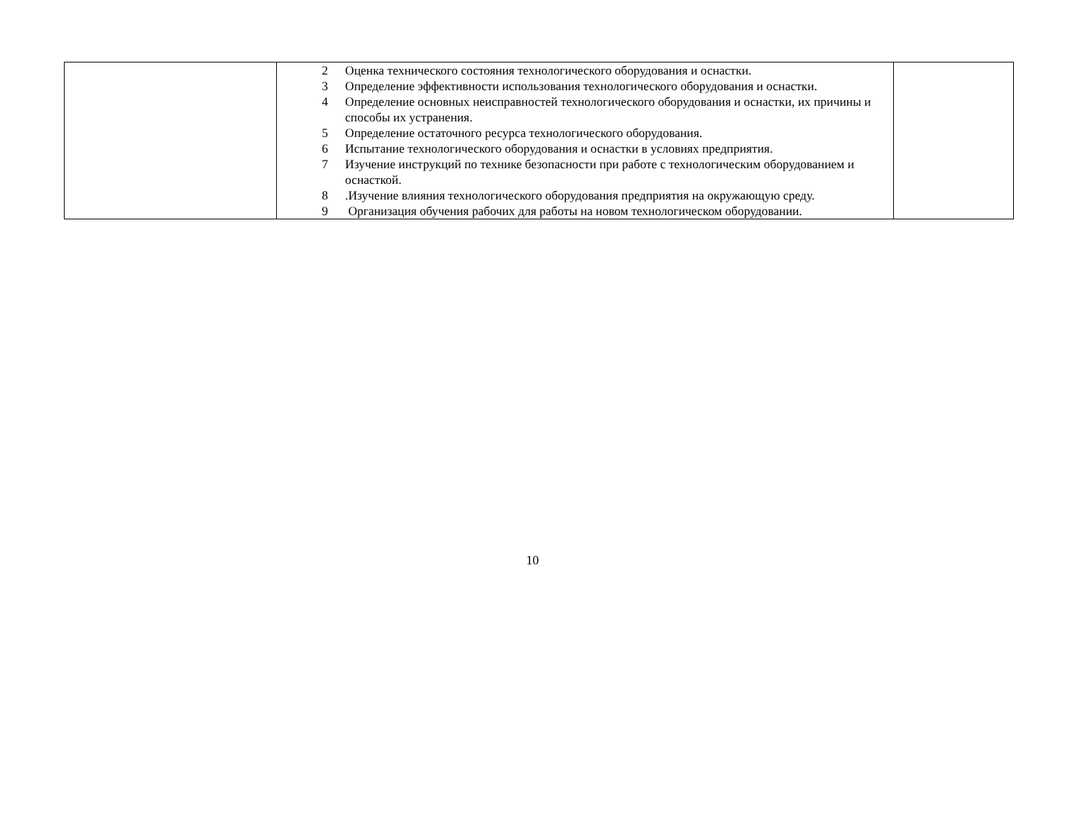| | 2 Оценка технического состояния технологического оборудования и оснастки. 3 Определение эффективности использования технологического оборудования и оснастки. 4 Определение основных неисправностей технологического оборудования и оснастки, их причины и способы их устранения. 5 Определение остаточного ресурса технологического оборудования. 6 Испытание технологического оборудования и оснастки в условиях предприятия. 7 Изучение инструкций по технике безопасности при работе с технологическим оборудованием и оснасткой. 8 .Изучение влияния технологического оборудования предприятия на окружающую среду. 9 Организация обучения рабочих для работы на новом технологическом оборудовании. | |
10